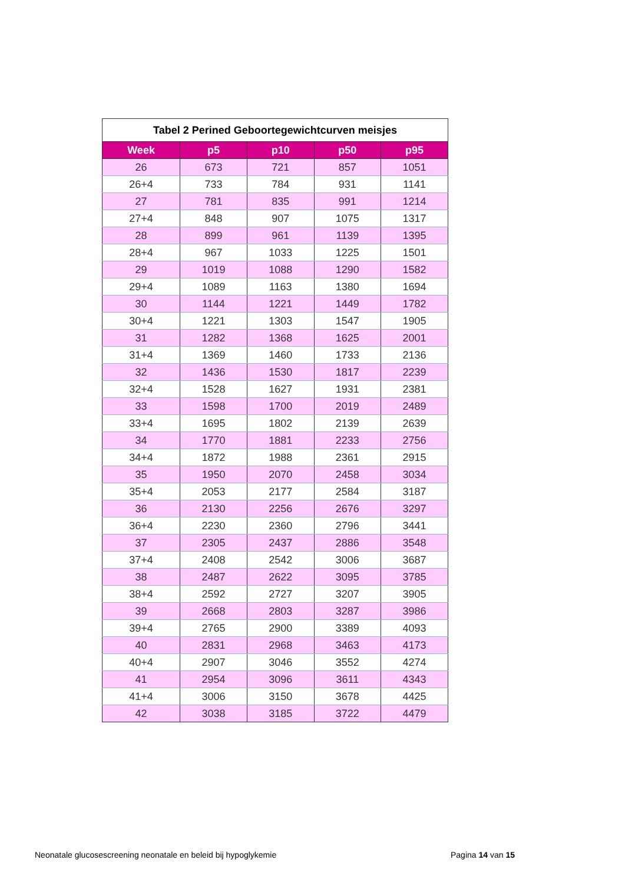| Tabel 2 Perined Geboortegewichtcurven meisjes | | | | |
| --- | --- | --- | --- | --- |
| Week | p5 | p10 | p50 | p95 |
| 26 | 673 | 721 | 857 | 1051 |
| 26+4 | 733 | 784 | 931 | 1141 |
| 27 | 781 | 835 | 991 | 1214 |
| 27+4 | 848 | 907 | 1075 | 1317 |
| 28 | 899 | 961 | 1139 | 1395 |
| 28+4 | 967 | 1033 | 1225 | 1501 |
| 29 | 1019 | 1088 | 1290 | 1582 |
| 29+4 | 1089 | 1163 | 1380 | 1694 |
| 30 | 1144 | 1221 | 1449 | 1782 |
| 30+4 | 1221 | 1303 | 1547 | 1905 |
| 31 | 1282 | 1368 | 1625 | 2001 |
| 31+4 | 1369 | 1460 | 1733 | 2136 |
| 32 | 1436 | 1530 | 1817 | 2239 |
| 32+4 | 1528 | 1627 | 1931 | 2381 |
| 33 | 1598 | 1700 | 2019 | 2489 |
| 33+4 | 1695 | 1802 | 2139 | 2639 |
| 34 | 1770 | 1881 | 2233 | 2756 |
| 34+4 | 1872 | 1988 | 2361 | 2915 |
| 35 | 1950 | 2070 | 2458 | 3034 |
| 35+4 | 2053 | 2177 | 2584 | 3187 |
| 36 | 2130 | 2256 | 2676 | 3297 |
| 36+4 | 2230 | 2360 | 2796 | 3441 |
| 37 | 2305 | 2437 | 2886 | 3548 |
| 37+4 | 2408 | 2542 | 3006 | 3687 |
| 38 | 2487 | 2622 | 3095 | 3785 |
| 38+4 | 2592 | 2727 | 3207 | 3905 |
| 39 | 2668 | 2803 | 3287 | 3986 |
| 39+4 | 2765 | 2900 | 3389 | 4093 |
| 40 | 2831 | 2968 | 3463 | 4173 |
| 40+4 | 2907 | 3046 | 3552 | 4274 |
| 41 | 2954 | 3096 | 3611 | 4343 |
| 41+4 | 3006 | 3150 | 3678 | 4425 |
| 42 | 3038 | 3185 | 3722 | 4479 |
Neonatale glucosescreening neonatale en beleid bij hypoglykemie Pagina 14 van 15